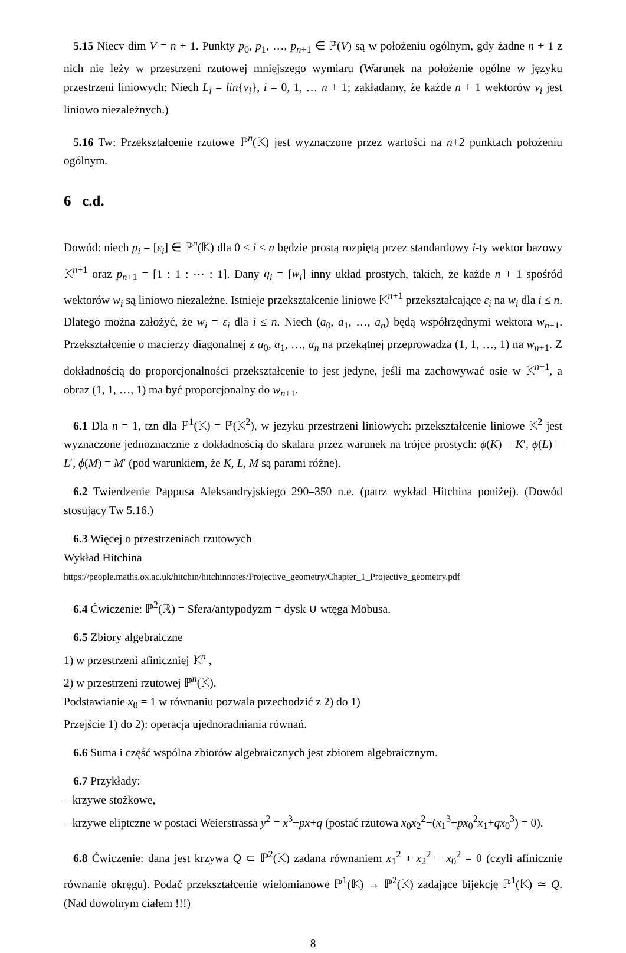5.15 Niecv dim V = n + 1. Punkty p<sub>0</sub>, p<sub>1</sub>, …, p<sub>n+1</sub> ∈ ℙ(V) są w położeniu ogólnym, gdy żadne n + 1 z nich nie leży w przestrzeni rzutowej mniejszego wymiaru (Warunek na położenie ogólne w języku przestrzeni liniowych: Niech L<sub>i</sub> = lin{v<sub>i</sub>}, i = 0, 1, … n + 1; zakładamy, że każde n + 1 wektorów v<sub>i</sub> jest liniowo niezależnych.)
5.16 Tw: Przekształcenie rzutowe ℙ<sup>n</sup>(𝕂) jest wyznaczone przez wartości na n+2 punktach położeniu ogólnym.
6 c.d.
Dowód: niech p<sub>i</sub> = [ε<sub>i</sub>] ∈ ℙ<sup>n</sup>(𝕂) dla 0 ≤ i ≤ n będzie prostą rozpiętą przez standardowy i-ty wektor bazowy 𝕂<sup>n+1</sup> oraz p<sub>n+1</sub> = [1 : 1 : ⋯ : 1]. Dany q<sub>i</sub> = [w<sub>i</sub>] inny układ prostych, takich, że każde n + 1 spośród wektorów w<sub>i</sub> są liniowo niezależne. Istnieje przekształcenie liniowe 𝕂<sup>n+1</sup> przekształcające ε<sub>i</sub> na w<sub>i</sub> dla i ≤ n. Dlatego można założyć, że w<sub>i</sub> = ε<sub>i</sub> dla i ≤ n. Niech (a<sub>0</sub>, a<sub>1</sub>, …, a<sub>n</sub>) będą współrzędnymi wektora w<sub>n+1</sub>. Przekształcenie o macierzy diagonalnej z a<sub>0</sub>, a<sub>1</sub>, …, a<sub>n</sub> na przekątnej przeprowadza (1, 1, …, 1) na w<sub>n+1</sub>. Z dokładnością do proporcjonalności przekształcenie to jest jedyne, jeśli ma zachowywać osie w 𝕂<sup>n+1</sup>, a obraz (1, 1, …, 1) ma być proporcjonalny do w<sub>n+1</sub>.
6.1 Dla n = 1, tzn dla ℙ<sup>1</sup>(𝕂) = ℙ(𝕂<sup>2</sup>), w jezyku przestrzeni liniowych: przekształcenie liniowe 𝕂<sup>2</sup> jest wyznaczone jednoznacznie z dokładnością do skalara przez warunek na trójce prostych: ϕ(K) = K′, ϕ(L) = L′, ϕ(M) = M′ (pod warunkiem, że K, L, M są parami różne).
6.2 Twierdzenie Pappusa Aleksandryjskiego 290–350 n.e. (patrz wykład Hitchina poniżej). (Dowód stosujący Tw 5.16.)
6.3 Więcej o przestrzeniach rzutowych
Wykład Hitchina
https://people.maths.ox.ac.uk/hitchin/hitchinnotes/Projective_geometry/Chapter_1_Projective_geometry.pdf
6.4 Ćwiczenie: ℙ<sup>2</sup>(ℝ) = Sfera/antypodyzm = dysk ∪ wtęga Möbusa.
6.5 Zbiory algebraiczne
1) w przestrzeni afiniczniej 𝕂<sup>n</sup> ,
2) w przestrzeni rzutowej ℙ<sup>n</sup>(𝕂).
Podstawianie x<sub>0</sub> = 1 w równaniu pozwala przechodzić z 2) do 1)
Przejście 1) do 2): operacja ujednoradniania równań.
6.6 Suma i część wspólna zbiorów algebraicznych jest zbiorem algebraicznym.
6.7 Przykłady:
– krzywe stożkowe,
– krzywe eliptczne w postaci Weierstrassa y<sup>2</sup> = x<sup>3</sup>+px+q (postać rzutowa x<sub>0</sub>x<sub>2</sub><sup>2</sup>−(x<sub>1</sub><sup>3</sup>+px<sub>0</sub><sup>2</sup>x<sub>1</sub>+qx<sub>0</sub><sup>3</sup>) = 0).
6.8 Ćwiczenie: dana jest krzywa Q ⊂ ℙ<sup>2</sup>(𝕂) zadana równaniem x<sub>1</sub><sup>2</sup> + x<sub>2</sub><sup>2</sup> − x<sub>0</sub><sup>2</sup> = 0 (czyli afinicznie równanie okręgu). Podać przekształcenie wielomianowe ℙ<sup>1</sup>(𝕂) → ℙ<sup>2</sup>(𝕂) zadające bijekcję ℙ<sup>1</sup>(𝕂) ≃ Q. (Nad dowolnym ciałem !!!)
8